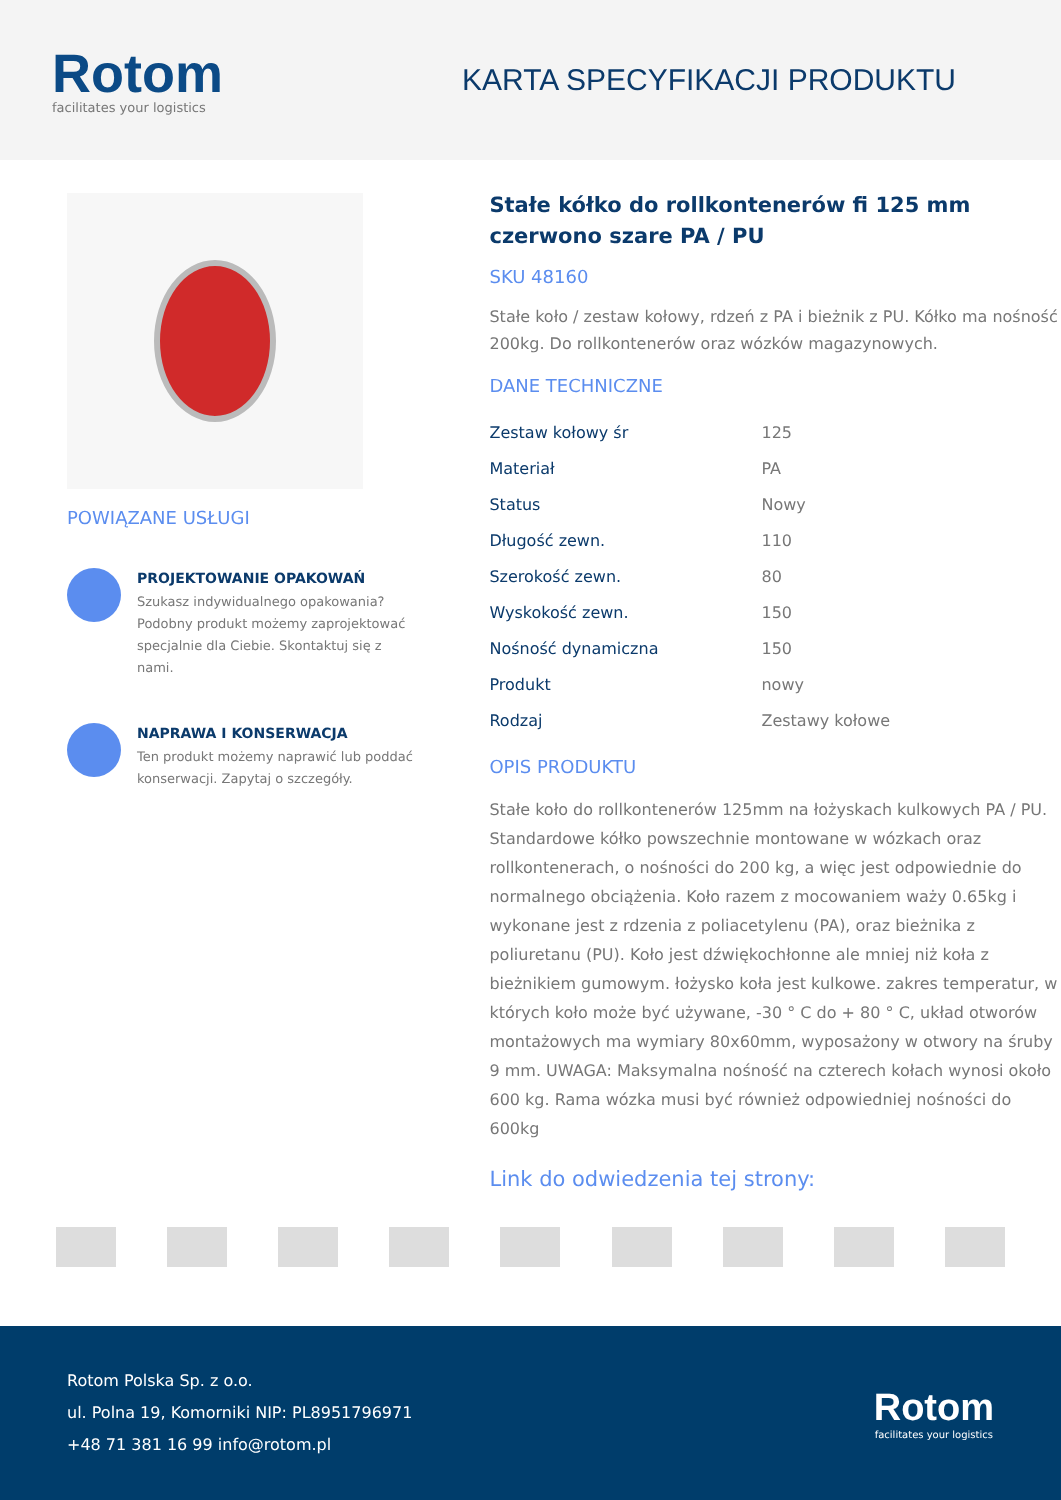Rotom
facilitates your logistics
KARTA SPECYFIKACJI PRODUKTU
POWIĄZANE USŁUGI
PROJEKTOWANIE OPAKOWAŃ
Szukasz indywidualnego opakowania? Podobny produkt możemy zaprojektować specjalnie dla Ciebie. Skontaktuj się z nami.
NAPRAWA I KONSERWACJA
Ten produkt możemy naprawić lub poddać konserwacji. Zapytaj o szczegóły.
Stałe kółko do rollkontenerów fi 125 mm czerwono szare PA / PU
SKU 48160
Stałe koło / zestaw kołowy, rdzeń z PA i bieżnik z PU. Kółko ma nośność 200kg. Do rollkontenerów oraz wózków magazynowych.
DANE TECHNICZNE
| Zestaw kołowy śr | 125 |
| Materiał | PA |
| Status | Nowy |
| Długość zewn. | 110 |
| Szerokość zewn. | 80 |
| Wyskokość zewn. | 150 |
| Nośność dynamiczna | 150 |
| Produkt | nowy |
| Rodzaj | Zestawy kołowe |
OPIS PRODUKTU
Stałe koło do rollkontenerów 125mm na łożyskach kulkowych PA / PU. Standardowe kółko powszechnie montowane w wózkach oraz rollkontenerach, o nośności do 200 kg, a więc jest odpowiednie do normalnego obciążenia. Koło razem z mocowaniem waży 0.65kg i wykonane jest z rdzenia z poliacetylenu (PA), oraz bieżnika z poliuretanu (PU). Koło jest dźwiękochłonne ale mniej niż koła z bieżnikiem gumowym. łożysko koła jest kulkowe. zakres temperatur, w których koło może być używane, -30 ° C do + 80 ° C, układ otworów montażowych ma wymiary 80x60mm, wyposażony w otwory na śruby 9 mm. UWAGA: Maksymalna nośność na czterech kołach wynosi około 600 kg. Rama wózka musi być również odpowiedniej nośności do 600kg
Link do odwiedzenia tej strony:
Rotom Polska Sp. z o.o.
ul. Polna 19, Komorniki NIP: PL8951796971
+48 71 381 16 99 info@rotom.pl
Rotom
facilitates your logistics